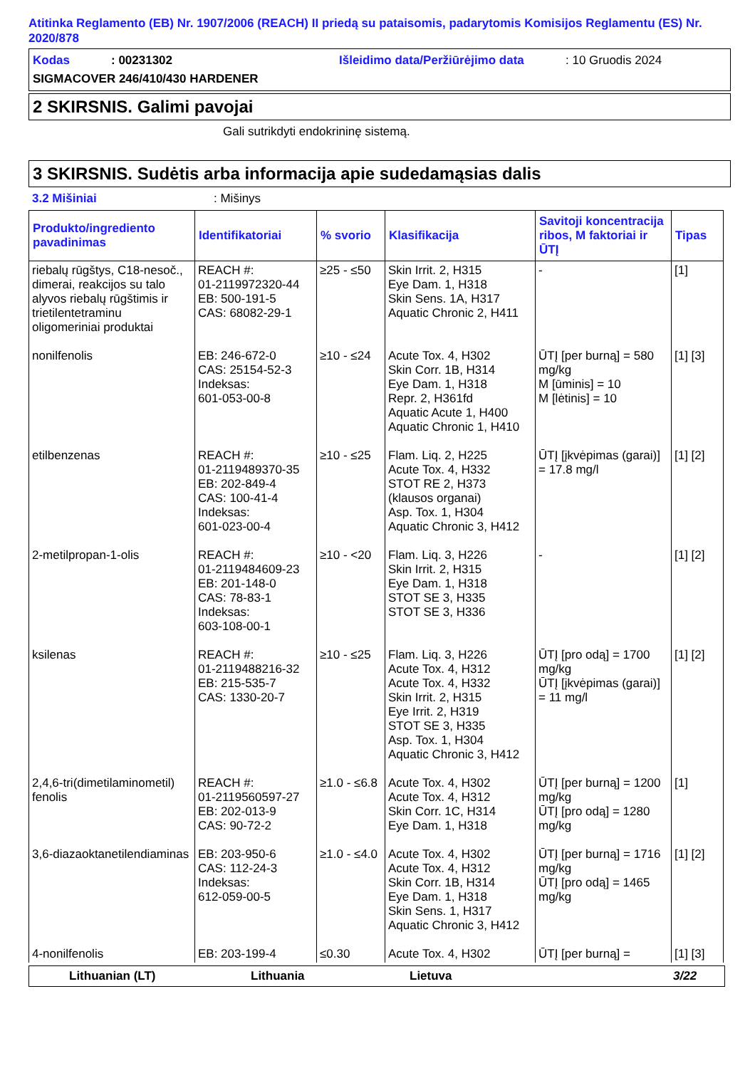Atitinka Reglamento (EB) Nr. 1907/2006 (REACH) II priedą su pataisomis, padarytomis Komisijos Reglamentu (ES) Nr. 2020/878
Kodas: 00231302 Išleidimo data/Peržiūrėjimo data: 10 Gruodis 2024
SIGMACOVER 246/410/430 HARDENER
2 SKIRSNIS. Galimi pavojai
Gali sutrikdyti endokrininę sistemą.
3 SKIRSNIS. Sudėtis arba informacija apie sudedamąsias dalis
3.2 Mišiniai: Mišinys
| Produkto/ingrediento pavadinimas | Identifikatoriai | % svorio | Klasifikacija | Savitoji koncentracija ribos, M faktoriai ir ŪTĮ | Tipas |
| --- | --- | --- | --- | --- | --- |
| riebalų rūgštys, C18-nesoč., dimerai, reakcijos su talo alyvos riebalų rūgštimis ir trietilentetraminu oligomeriniai produktai | REACH #: 01-2119972320-44 EB: 500-191-5 CAS: 68082-29-1 | ≥25 - ≤50 | Skin Irrit. 2, H315 Eye Dam. 1, H318 Skin Sens. 1A, H317 Aquatic Chronic 2, H411 | - | [1] |
| nonilfenolis | EB: 246-672-0 CAS: 25154-52-3 Indeksas: 601-053-00-8 | ≥10 - ≤24 | Acute Tox. 4, H302 Skin Corr. 1B, H314 Eye Dam. 1, H318 Repr. 2, H361fd Aquatic Acute 1, H400 Aquatic Chronic 1, H410 | ŪTĮ [per burną] = 580 mg/kg M [ūminis] = 10 M [lėtinis] = 10 | [1] [3] |
| etilbenzenas | REACH #: 01-2119489370-35 EB: 202-849-4 CAS: 100-41-4 Indeksas: 601-023-00-4 | ≥10 - ≤25 | Flam. Liq. 2, H225 Acute Tox. 4, H332 STOT RE 2, H373 (klausos organai) Asp. Tox. 1, H304 Aquatic Chronic 3, H412 | ŪTĮ [įkvėpimas (garai)] = 17.8 mg/l | [1] [2] |
| 2-metilpropan-1-olis | REACH #: 01-2119484609-23 EB: 201-148-0 CAS: 78-83-1 Indeksas: 603-108-00-1 | ≥10 - <20 | Flam. Liq. 3, H226 Skin Irrit. 2, H315 Eye Dam. 1, H318 STOT SE 3, H335 STOT SE 3, H336 | - | [1] [2] |
| ksilenas | REACH #: 01-2119488216-32 EB: 215-535-7 CAS: 1330-20-7 | ≥10 - ≤25 | Flam. Liq. 3, H226 Acute Tox. 4, H312 Acute Tox. 4, H332 Skin Irrit. 2, H315 Eye Irrit. 2, H319 STOT SE 3, H335 Asp. Tox. 1, H304 Aquatic Chronic 3, H412 | ŪTĮ [pro odą] = 1700 mg/kg ŪTĮ [įkvėpimas (garai)] = 11 mg/l | [1] [2] |
| 2,4,6-tri(dimetilaminometil) fenolis | REACH #: 01-2119560597-27 EB: 202-013-9 CAS: 90-72-2 | ≥1.0 - ≤6.8 | Acute Tox. 4, H302 Acute Tox. 4, H312 Skin Corr. 1C, H314 Eye Dam. 1, H318 | ŪTĮ [per burną] = 1200 mg/kg ŪTĮ [pro odą] = 1280 mg/kg | [1] |
| 3,6-diazaoktanetilendiaminas | EB: 203-950-6 CAS: 112-24-3 Indeksas: 612-059-00-5 | ≥1.0 - ≤4.0 | Acute Tox. 4, H302 Acute Tox. 4, H312 Skin Corr. 1B, H314 Eye Dam. 1, H318 Skin Sens. 1, H317 Aquatic Chronic 3, H412 | ŪTĮ [per burną] = 1716 mg/kg ŪTĮ [pro odą] = 1465 mg/kg | [1] [2] |
| 4-nonilfenolis | EB: 203-199-4 | ≤0.30 | Acute Tox. 4, H302 | ŪTĮ [per burną] = | [1] [3] |
Lithuanian (LT) Lithuania Lietuva 3/22